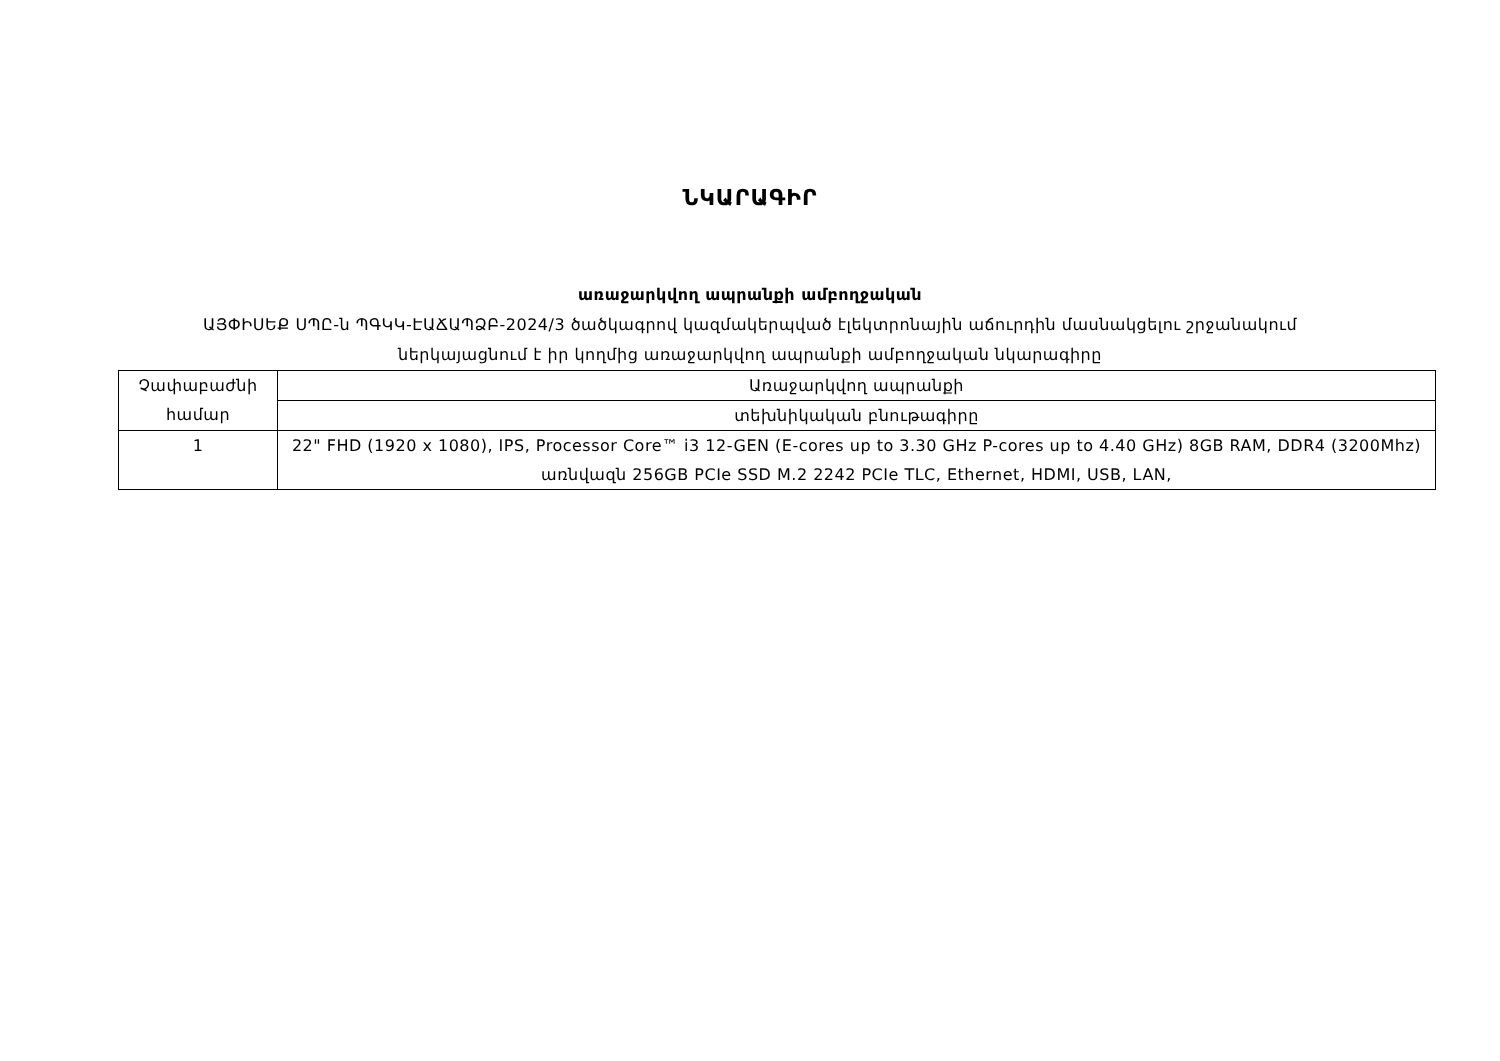ՆԿԱՐԱԳԻՐ
առաջարկվող ապրանքի ամբողջական
ԱՅՓԻՍԵՔ ՍՊԸ-ն ՊԳԿԿ-ԷԱՃԱՊՁԲ-2024/3 ծածկագրով կազմակերպված էլեկտրոնային աճուրդին մասնակցելու շրջանակում
ներկայացնում է իր կողմից առաջարկվող ապրանքի ամբողջական նկարագիրը
| Չափաբաժնի համար | Առաջարկվող ապրանքի |
| | տեխնիկական բնութագիրը |
| 1 | 22" FHD (1920 x 1080), IPS, Processor Core™ i3 12-GEN (E-cores up to 3.30 GHz P-cores up to 4.40 GHz) 8GB RAM, DDR4 (3200Mhz) առնվազն 256GB PCIe SSD M.2 2242 PCIe TLC, Ethernet, HDMI, USB, LAN, |